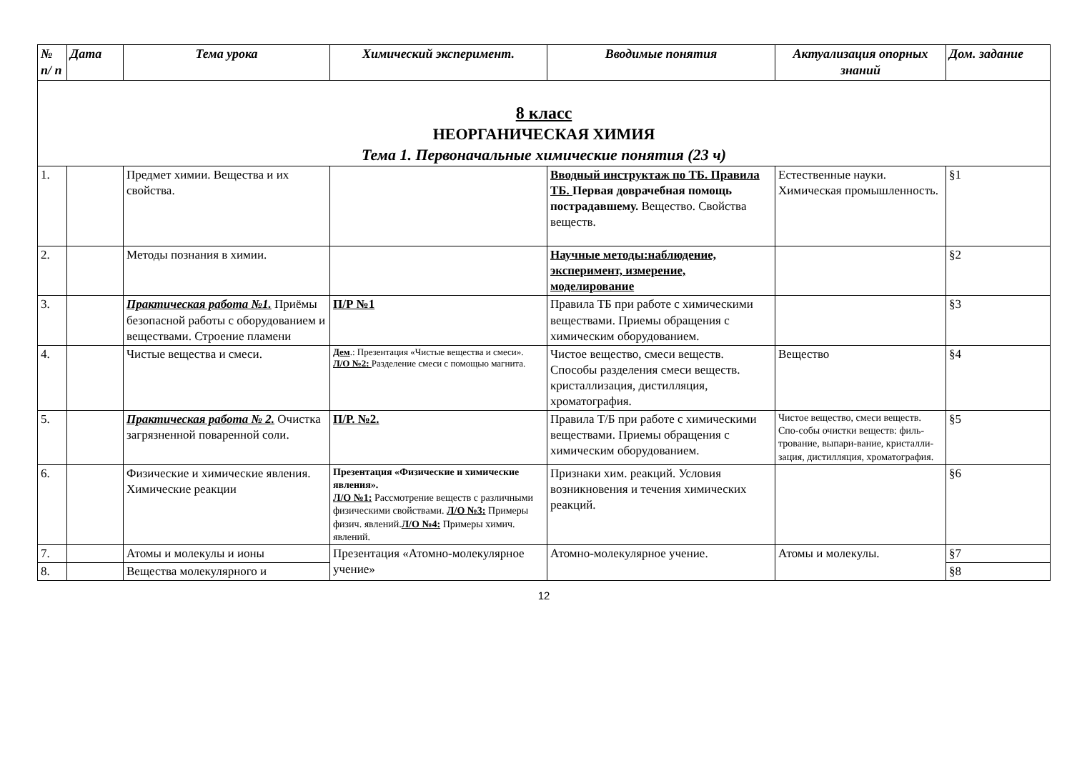| № п/ п | Дата | Тема урока | Химический эксперимент. | Вводимые понятия | Актуализация опорных знаний | Дом. задание |
| --- | --- | --- | --- | --- | --- | --- |
| 8 класс НЕОРГАНИЧЕСКАЯ ХИМИЯ Тема 1. Первоначальные химические понятия (23 ч) | | | | | | |
| 1. | | Предмет химии. Вещества и их свойства. | | Вводный инструктаж по ТБ. Правила ТБ. Первая доврачебная помощь пострадавшему. Вещество. Свойства веществ. | Естественные науки. Химическая промышленность. | §1 |
| 2. | | Методы познания в химии. | | Научные методы:наблюдение, эксперимент, измерение, моделирование | | §2 |
| 3. | | Практическая работа №1. Приёмы безопасной работы с оборудованием и веществами. Строение пламени | П/Р №1 | Правила ТБ при работе с химическими веществами. Приемы обращения с химическим оборудованием. | | §3 |
| 4. | | Чистые вещества и смеси. | Дем .: Презентация «Чистые вещества и смеси». Л/О №2: Разделение смеси с помощью магнита. | Чистое вещество, смеси веществ. Способы разделения смеси веществ. кристаллизация, дистилляция, хроматография. | Вещество | §4 |
| 5. | | Практическая работа № 2. Очистка загрязненной поваренной соли. | П/Р. №2. | Правила Т/Б при работе с химическими веществами. Приемы обращения с химическим оборудованием. | Чистое вещество, смеси веществ. Спо-собы очистки веществ: филь-трование, выпари-вание, кристалли-зация, дистилляция, хроматография. | §5 |
| 6. | | Физические и химические явления. Химические реакции | Презентация «Физические и химические явления». Л/О №1: Рассмотрение веществ с различными физическими свойствами. Л/О №3: Примеры физич. явлений. Л/О №4: Примеры химич. явлений. | Признаки хим. реакций. Условия возникновения и течения химических реакций. | | §6 |
| 7. | | Атомы и молекулы и ионы | Презентация «Атомно-молекулярное учение» | Атомно-молекулярное учение. | Атомы и молекулы. | §7 |
| 8. | | Вещества молекулярного и | | | | §8 |
12